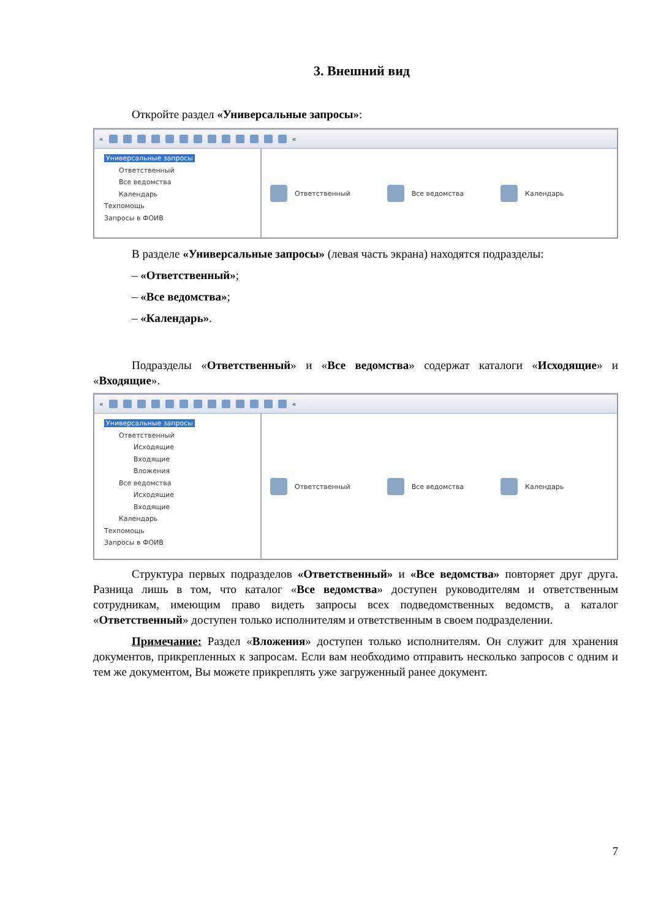3. Внешний вид
Откройте раздел «Универсальные запросы»:
« «
Универсальные запросы
Ответственный
Все ведомства
Календарь
Техпомощь
Запросы в ФОИВ
Ответственный Все ведомства Календарь
В разделе «Универсальные запросы» (левая часть экрана) находятся подразделы:
– «Ответственный»;
– «Все ведомства»;
– «Календарь».
Подразделы «Ответственный» и «Все ведомства» содержат каталоги «Исходящие» и «Входящие».
« «
Универсальные запросы
Ответственный
Исходящие
Входящие
Вложения
Все ведомства
Исходящие
Входящие
Календарь
Техпомощь
Запросы в ФОИВ
Ответственный Все ведомства Календарь
Структура первых подразделов «Ответственный» и «Все ведомства» повторяет друг друга. Разница лишь в том, что каталог «Все ведомства» доступен руководителям и ответственным сотрудникам, имеющим право видеть запросы всех подведомственных ведомств, а каталог «Ответственный» доступен только исполнителям и ответственным в своем подразделении.
Примечание: Раздел «Вложения» доступен только исполнителям. Он служит для хранения документов, прикрепленных к запросам. Если вам необходимо отправить несколько запросов с одним и тем же документом, Вы можете прикреплять уже загруженный ранее документ.
7